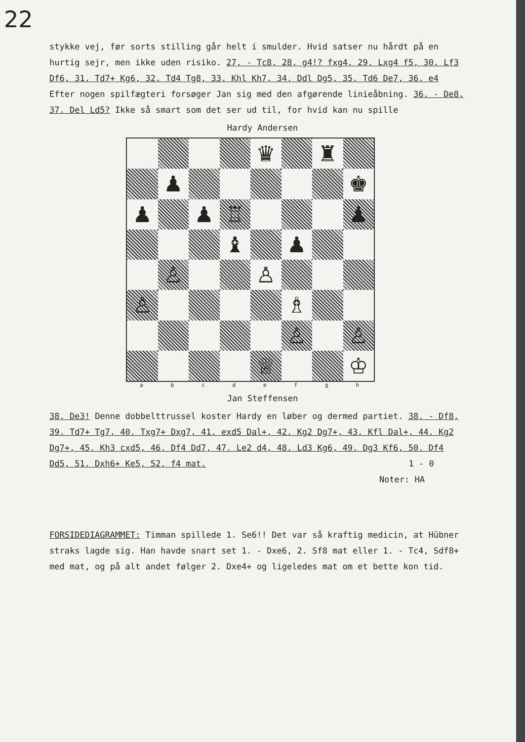22
stykke vej, før sorts stilling går helt i smulder. Hvid satser nu hårdt på en hurtig sejr, men ikke uden risiko. 27. - Tc8, 28. g4!? fxg4, 29. Lxg4 f5, 30. Lf3 Df6, 31. Td7+ Kg6, 32. Td4 Tg8, 33. Khl Kh7, 34. Ddl Dg5, 35. Td6 De7, 36. e4 Efter nogen spilfægteri forsøger Jan sig med den afgørende linieåbning. 36. - De8, 37. Del Ld5? Ikke så smart som det ser ud til, for hvid kan nu spille
Hardy Andersen
♛
♜
♟
♚
♟
♟
♖
♟
♝
♟
♙
♙
♙
♗
♙
♙
♕
♔
a b c d e f g h
Jan Steffensen
38. De3! Denne dobbelttrussel koster Hardy en løber og dermed partiet. 38. - Df8, 39. Td7+ Tg7, 40. Txg7+ Dxg7, 41. exd5 Dal+, 42. Kg2 Dg7+, 43. Kfl Dal+, 44. Kg2 Dg7+, 45. Kh3 cxd5, 46. Df4 Dd7, 47. Le2 d4, 48. Ld3 Kg6, 49. Dg3 Kf6, 50. Df4 Dd5, 51. Dxh6+ Ke5, 52. f4 mat. 1 - 0
Noter: HA
FORSIDEDIAGRAMMET: Timman spillede 1. Se6!! Det var så kraftig medicin, at Hübner straks lagde sig. Han havde snart set 1. - Dxe6, 2. Sf8 mat eller 1. - Tc4, Sdf8+ med mat, og på alt andet følger 2. Dxe4+ og ligeledes mat om et bette kon tid.